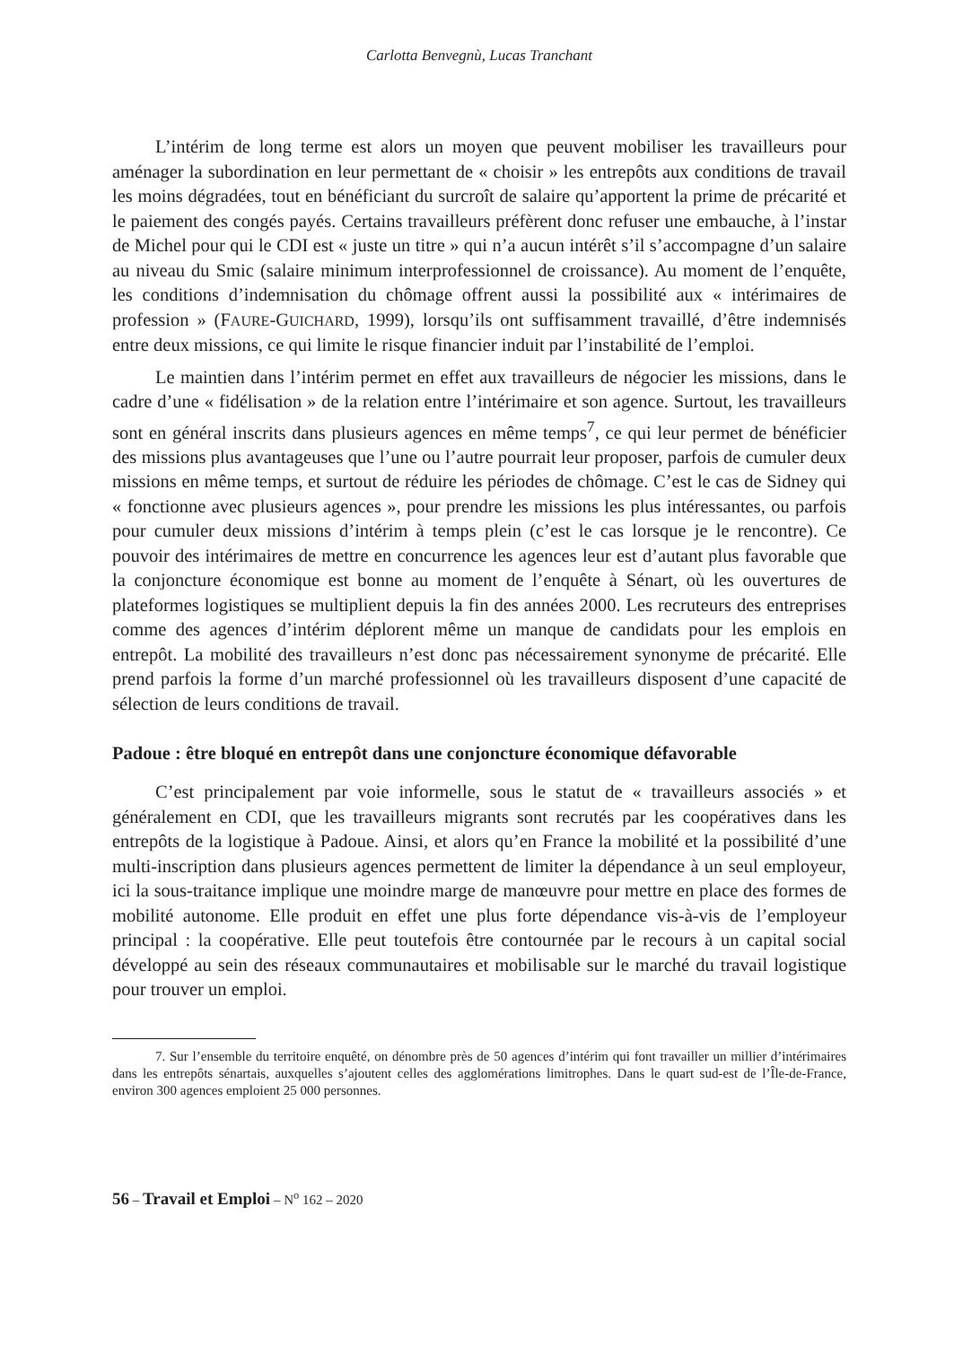Carlotta Benvegnù, Lucas Tranchant
L’intérim de long terme est alors un moyen que peuvent mobiliser les travailleurs pour aménager la subordination en leur permettant de « choisir » les entrepôts aux conditions de travail les moins dégradées, tout en bénéficiant du surcroît de salaire qu’apportent la prime de précarité et le paiement des congés payés. Certains travailleurs préfèrent donc refuser une embauche, à l’instar de Michel pour qui le CDI est « juste un titre » qui n’a aucun intérêt s’il s’accompagne d’un salaire au niveau du Smic (salaire minimum interprofessionnel de croissance). Au moment de l’enquête, les conditions d’indemnisation du chômage offrent aussi la possibilité aux « intérimaires de profession » (FAURE-GUICHARD, 1999), lorsqu’ils ont suffisamment travaillé, d’être indemnisés entre deux missions, ce qui limite le risque financier induit par l’instabilité de l’emploi.
Le maintien dans l’intérim permet en effet aux travailleurs de négocier les missions, dans le cadre d’une « fidélisation » de la relation entre l’intérimaire et son agence. Surtout, les travailleurs sont en général inscrits dans plusieurs agences en même temps<sup>7</sup>, ce qui leur permet de bénéficier des missions plus avantageuses que l’une ou l’autre pourrait leur proposer, parfois de cumuler deux missions en même temps, et surtout de réduire les périodes de chômage. C’est le cas de Sidney qui « fonctionne avec plusieurs agences », pour prendre les missions les plus intéressantes, ou parfois pour cumuler deux missions d’intérim à temps plein (c’est le cas lorsque je le rencontre). Ce pouvoir des intérimaires de mettre en concurrence les agences leur est d’autant plus favorable que la conjoncture économique est bonne au moment de l’enquête à Sénart, où les ouvertures de plateformes logistiques se multiplient depuis la fin des années 2000. Les recruteurs des entreprises comme des agences d’intérim déplorent même un manque de candidats pour les emplois en entrepôt. La mobilité des travailleurs n’est donc pas nécessairement synonyme de précarité. Elle prend parfois la forme d’un marché professionnel où les travailleurs disposent d’une capacité de sélection de leurs conditions de travail.
Padoue : être bloqué en entrepôt dans une conjoncture économique défavorable
C’est principalement par voie informelle, sous le statut de « travailleurs associés » et généralement en CDI, que les travailleurs migrants sont recrutés par les coopératives dans les entrepôts de la logistique à Padoue. Ainsi, et alors qu’en France la mobilité et la possibilité d’une multi-inscription dans plusieurs agences permettent de limiter la dépendance à un seul employeur, ici la sous-traitance implique une moindre marge de manœuvre pour mettre en place des formes de mobilité autonome. Elle produit en effet une plus forte dépendance vis-à-vis de l’employeur principal : la coopérative. Elle peut toutefois être contournée par le recours à un capital social développé au sein des réseaux communautaires et mobilisable sur le marché du travail logistique pour trouver un emploi.
7. Sur l’ensemble du territoire enquêté, on dénombre près de 50 agences d’intérim qui font travailler un millier d’intérimaires dans les entrepôts sénartais, auxquelles s’ajoutent celles des agglomérations limitrophes. Dans le quart sud-est de l’Île-de-France, environ 300 agences emploient 25 000 personnes.
56 – Travail et Emploi – N<sup>o</sup> 162 – 2020